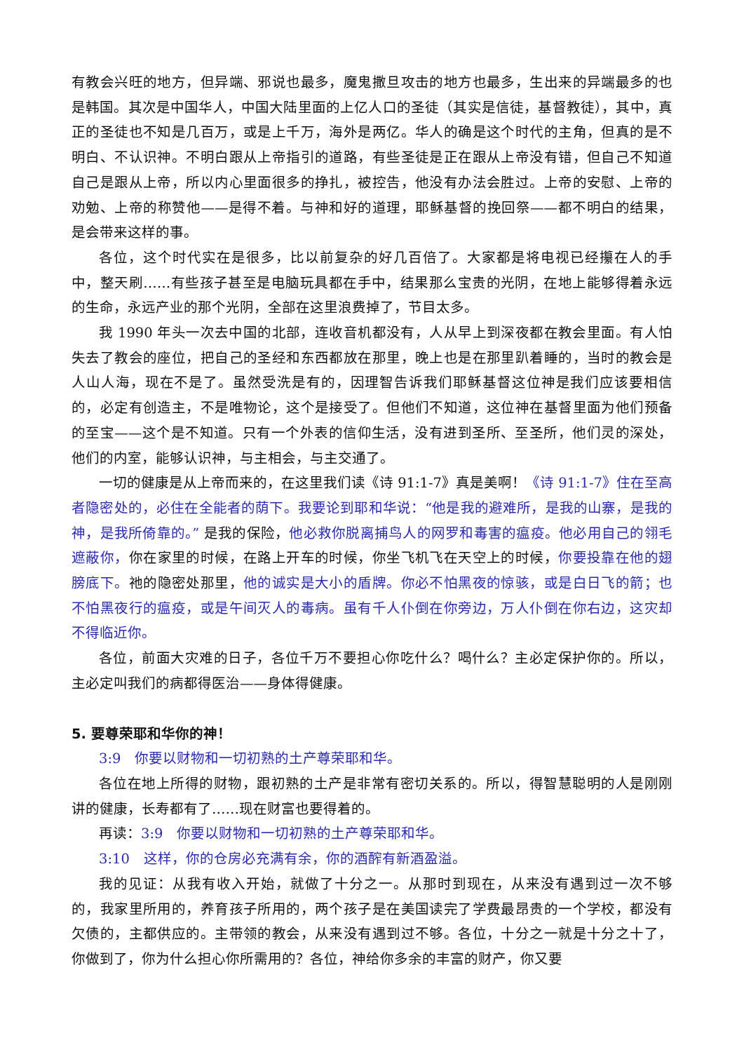有教会兴旺的地方，但异端、邪说也最多，魔鬼撒旦攻击的地方也最多，生出来的异端最多的也是韩国。其次是中国华人，中国大陆里面的上亿人口的圣徒（其实是信徒，基督教徒），其中，真正的圣徒也不知是几百万，或是上千万，海外是两亿。华人的确是这个时代的主角，但真的是不明白、不认识神。不明白跟从上帝指引的道路，有些圣徒是正在跟从上帝没有错，但自己不知道自己是跟从上帝，所以内心里面很多的挣扎，被控告，他没有办法会胜过。上帝的安慰、上帝的劝勉、上帝的称赞他——是得不着。与神和好的道理，耶稣基督的挽回祭——都不明白的结果，是会带来这样的事。
各位，这个时代实在是很多，比以前复杂的好几百倍了。大家都是将电视已经攥在人的手中，整天刷……有些孩子甚至是电脑玩具都在手中，结果那么宝贵的光阴，在地上能够得着永远的生命，永远产业的那个光阴，全部在这里浪费掉了，节目太多。
我 1990 年头一次去中国的北部，连收音机都没有，人从早上到深夜都在教会里面。有人怕失去了教会的座位，把自己的圣经和东西都放在那里，晚上也是在那里趴着睡的，当时的教会是人山人海，现在不是了。虽然受洗是有的，因理智告诉我们耶稣基督这位神是我们应该要相信的，必定有创造主，不是唯物论，这个是接受了。但他们不知道，这位神在基督里面为他们预备的至宝——这个是不知道。只有一个外表的信仰生活，没有进到圣所、至圣所，他们灵的深处，他们的内室，能够认识神，与主相会，与主交通了。
一切的健康是从上帝而来的，在这里我们读《诗 91:1-7》真是美啊！《诗 91:1-7》住在至高者隐密处的，必住在全能者的荫下。我要论到耶和华说：“他是我的避难所，是我的山寨，是我的　神，是我所倚靠的。” 是我的保险，他必救你脱离捕鸟人的网罗和毒害的瘟疫。他必用自己的翎毛遮蔽你，你在家里的时候，在路上开车的时候，你坐飞机飞在天空上的时候，你要投靠在他的翅膀底下。祂的隐密处那里，他的诚实是大小的盾牌。你必不怕黑夜的惊骇，或是白日飞的箭；也不怕黑夜行的瘟疫，或是午间灭人的毒病。虽有千人仆倒在你旁边，万人仆倒在你右边，这灾却不得临近你。
各位，前面大灾难的日子，各位千万不要担心你吃什么？喝什么？主必定保护你的。所以，主必定叫我们的病都得医治——身体得健康。
5. 要尊荣耶和华你的神！
3:9　你要以财物和一切初熟的土产尊荣耶和华。
各位在地上所得的财物，跟初熟的土产是非常有密切关系的。所以，得智慧聪明的人是刚刚讲的健康，长寿都有了……现在财富也要得着的。
再读：3:9　你要以财物和一切初熟的土产尊荣耶和华。
3:10　这样，你的仓房必充满有余，你的酒醡有新酒盈溢。
我的见证：从我有收入开始，就做了十分之一。从那时到现在，从来没有遇到过一次不够的，我家里所用的，养育孩子所用的，两个孩子是在美国读完了学费最昂贵的一个学校，都没有欠债的，主都供应的。主带领的教会，从来没有遇到过不够。各位，十分之一就是十分之十了，你做到了，你为什么担心你所需用的？各位，神给你多余的丰富的财产，你又要